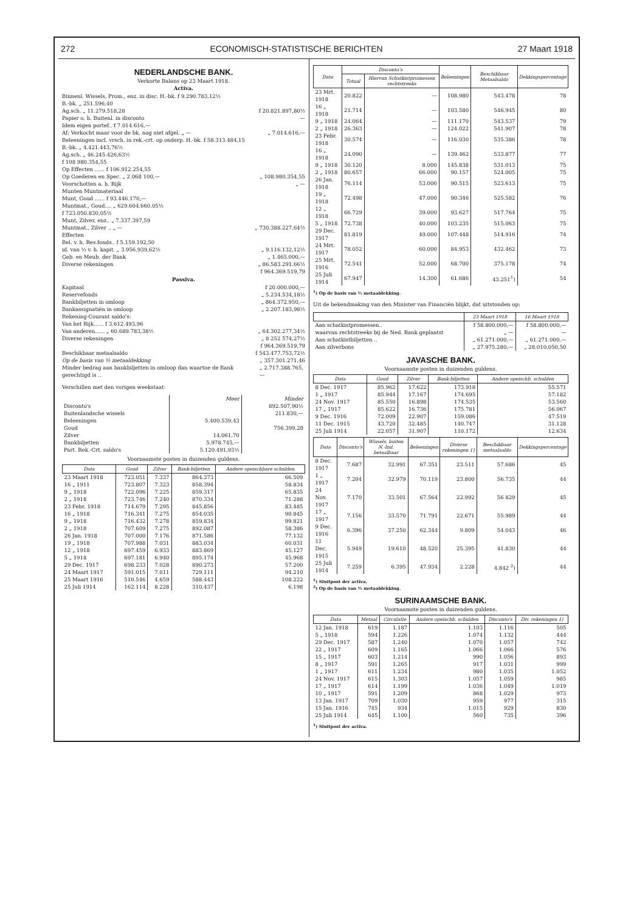272 ECONOMISCH-STATISTISCHE BERICHTEN 27 Maart 1918
NEDERLANDSCHE BANK.
Verkorte Balans op 23 Maart 1918.
Activa.
Binnenl. Wissels, Prom., enz. in disc. H.-bk. f 9.290.783,12½
B.-bk. „ 251.596,40
Ag.sch. „ 11.279.518,28 f 20.821.897,80½
Papier o. h. Buitenl. in disconto —
Idem eigen portef.. f 7.014.616,—
Af: Verkocht maar voor de bk. nog niet afgel. „ — „ 7.014.616,—
Beleeningen incl. vrsch. in rek.-crt. op onderp. H.-bk. f 58.313.484,15
B.-bk. „ 4.421.443,76½
Ag.sch. „ 46.245.426,63½
f 108 980.354,55
Op Effecten ...... f 106.912.254,55
Op Goederen en Spec. „ 2.068 100,— „ 108.980.354,55
Voorschotten a. h. Rijk „ —
Munten Muntmateriaal
Munt, Goud ...... f 93.446.170,—
Muntmat., Goud.... „ 629.604.660.05½
f 723.050.830,05½
Munt, Zilver, enz.. „ 7.337.397,59
Muntmat., Zilver .. „ — „ 730.388.227,64½
Effecten
Bel. v. h. Res.fonds.. f 5.159.192,50
id. van ⅓ v. h. kapit. „ 3.956.939,62½ „ 9.116.132,12½
Geb. en Meub. der Bank „ 1.465.000,—
Diverse rekeningen „ 86.583.291.66½
f 964.369.519,79
Passiva.
Kapitaal f 20.000.000,—
Reservefonds „ 5.234.534,18½
Bankbiljetten in omloop „ 864.372.950,—
Bankassignatiën in omloop „ 2.207.183,98½
Rekening-Courant saldo's:
Van het Rijk...... f 3.612.493,96
Van anderen...... „ 60.689.783,38½ „ 64.302.277,34½
Diverse rekeningen „ 8 252 574,27½
f 964.369.519,79
Beschikbaar metaalsaldo f 543.477.753,72½
Op de basis van ⅖ metaaldekking „ 357.301.271,46
Minder bedrag aan bankbiljetten in omloop dan waartoe de Bank gerechtigd is .. „ 2.717.388.765,—
Verschillen met den vorigen weekstaat:
| | Meer | Minder |
| Disconto's | | 892.507,90½ |
| Buitenlandsche wissels | | 211.830,— |
| Beleeningen | 5.400.539,43 | |
| Goud | | 756.399,28 |
| Zilver | 14.061,70 | |
| Bankbiljetten | 5.978.745,— | |
| Part. Rek.-Crt. saldo's | 5.120.491,93½ | |
Voornaamste posten in duizenden guldens.
| Data | Goud | Zilver | Bank-biljetten | Andere opeischbare schulden |
| --- | --- | --- | --- | --- |
| 23 Maart 1918 | 723.051 | 7.337 | 864.373 | 66.509 |
| 16 „ 1911 | 723.807 | 7.323 | 858.394 | 58.834 |
| 9 „ 1918 | 722.096 | 7.225 | 859.317 | 65.835 |
| 2 „ 1918 | 723.746 | 7.240 | 870.334 | 71.288 |
| 23 Febr. 1918 | 714.679 | 7.295 | 845.856 | 83.485 |
| 16 „ 1918 | 716.341 | 7.275 | 854.035 | 90.845 |
| 9 „ 1918 | 716.432 | 7.278 | 859.834 | 99.821 |
| 2 „ 1918 | 707.609 | 7.275 | 892.087 | 58.386 |
| 26 Jan. 1918 | 707.000 | 7.176 | 871.586 | 77.132 |
| 19 „ 1918 | 707.988 | 7.031 | 883.034 | 60.031 |
| 12 „ 1918 | 697.459 | 6.933 | 883.869 | 45.127 |
| 5 „ 1918 | 697.181 | 6.940 | 895.174 | 45.968 |
| 29 Dec. 1917 | 698.233 | 7.028 | 890.273 | 57.200 |
| 24 Maart 1917 | 591.015 | 7.011 | 729.111 | 94.210 |
| 25 Maart 1916 | 510.546 | 4.659 | 588.443 | 108.222 |
| 25 Juli 1914 | 162.114 | 8.228 | 310.437 | 6.198 |
| Data | Disconto's | | Beleeningen | Beschikbaar Metaalsaldo | Dekkingspercentage |
| --- | --- | --- | --- | --- | --- |
| | Totaal | Hiervan Schatkistpromessen rechtstreeks | | | |
| 23 Mrt. 1918 | 20.822 | — | 108.980 | 543.478 | 78 |
| 16 „ 1918 | 21.714 | — | 103.580 | 546.945 | 80 |
| 9 „ 1918 | 24.064 | — | 111.170 | 543.537 | 79 |
| 2 „ 1918 | 26.363 | — | 124.022 | 541.907 | 78 |
| 23 Febr. 1918 | 30.574 | — | 116.030 | 535.386 | 78 |
| 16 „ 1918 | 24.090 | — | 139.462 | 533.877 | 77 |
| 9 „ 1918 | 30.120 | 8.000 | 145.838 | 531.013 | 75 |
| 2 „ 1918 | 80.657 | 66.000 | 90.157 | 524.005 | 75 |
| 26 Jan. 1918 | 76.114 | 53.000 | 90.515 | 523.613 | 75 |
| 19 „ 1918 | 72.498 | 47.000 | 90.346 | 525.582 | 76 |
| 12 „ 1918 | 66.729 | 39.000 | 93.627 | 517.764 | 75 |
| 5 „ 1918 | 72.738 | 40.000 | 103.235 | 515.063 | 75 |
| 29 Dec. 1917 | 81.819 | 49.000 | 107.448 | 514.916 | 74 |
| 24 Mrt. 1917 | 78.052 | 60.000 | 84.953 | 432.462 | 73 |
| 25 Mrt. 1916 | 72.541 | 52.000 | 68.700 | 375.178 | 74 |
| 25 Juli 1914 | 67.947 | 14.300 | 61.686 | 43.251<sup>1</sup>) | 54 |
<sup>1</sup>) Op de basis van ⅖ metaaldekking.
Uit de bekendmaking van den Minister van Financiën blijkt, dat uitstonden op:
| | 23 Maart 1918 | 16 Maart 1918 |
| --- | --- | --- |
| Aan schatkistpromessen.. | f 58.800.000,— | f 58.800.000,— |
| waarvan rechtstreeks bij de Ned. Bank geplaatst | „ — | — |
| Aan schatkistbiljetten .. | „ 61.271.000,— | „ 61.271.000,— |
| Aan zilverbons | „ 27.975.280,— | „ 28.010.050,50 |
JAVASCHE BANK.
Voornaamste posten in duizenden guldens.
| Data | Goud | Zilver | Bank-biljetten | Andere opeischb. schulden |
| --- | --- | --- | --- | --- |
| 8 Dec. 1917 | 85.962 | 17.622 | 173.918 | 55.571 |
| 1 „ 1917 | 85.944 | 17.167 | 174.695 | 57.182 |
| 24 Nov. 1917 | 85.550 | 16.898 | 174.535 | 53.560 |
| 17 „ 1917 | 85.622 | 16.736 | 175.781 | 56.067 |
| 9 Dec. 1916 | 72.009 | 22.907 | 159.086 | 47.519 |
| 11 Dec. 1915 | 43.720 | 32.485 | 140.747 | 31.128 |
| 25 Juli 1914 | 22.057 | 31.907 | 110.172 | 12.634 |
| Data | Disconto's | Wissels, buiten N.-Ind. betaalbaar | Beleeningen | Diverse rekeningen 1) | Beschikbaar metaalsaldo | Dekkingspercentage |
| --- | --- | --- | --- | --- | --- | --- |
| 8 Dec. 1917 | 7.687 | 32.991 | 67.351 | 23.511 | 57.686 | 45 |
| 1 „ 1917 | 7.204 | 32.979 | 70.119 | 23.800 | 56.735 | 44 |
| 24 Nov. 1917 | 7.170 | 33.501 | 67.564 | 22.992 | 56 829 | 45 |
| 17 „ 1917 | 7.156 | 33.570 | 71.791 | 22.671 | 55.989 | 44 |
| 9 Dec. 1916 | 6.396 | 37.250 | 62.344 | 9.809 | 54.043 | 46 |
| 11 Dec. 1915 | 5.949 | 19.610 | 48.520 | 25.395 | 41.830 | 44 |
| 25 Juli 1914 | 7.259 | 6.395 | 47.934 | 2.228 | 4.842 <sup>2</sup>) | 44 |
<sup>1</sup>) Sluitpost der activa.
<sup>2</sup>) Op de basis van ⅖ metaaldekking.
SURINAAMSCHE BANK.
Voornaamste posten in duizenden guldens.
| Data | Metaal | Circulatie | Andere opeischb. schulden | Disconto's | Div. rekeningen 1) |
| --- | --- | --- | --- | --- | --- |
| 12 Jan. 1918 | 619 | 1.187 | 1.103 | 1.116 | 505 |
| 5 „ 1918 | 594 | 1.226 | 1.074 | 1.132 | 444 |
| 29 Dec. 1917 | 587 | 1.240 | 1.070 | 1.057 | 742 |
| 22 „ 1917 | 609 | 1.165 | 1.066 | 1.066 | 576 |
| 15 „ 1917 | 603 | 1.214 | 990 | 1.056 | 893 |
| 8 „ 1917 | 591 | 1.265 | 917 | 1.031 | 999 |
| 1 „ 1917 | 611 | 1.234 | 980 | 1.035 | 1.052 |
| 24 Nov. 1917 | 615 | 1.303 | 1.057 | 1.059 | 985 |
| 17 „ 1917 | 614 | 1.199 | 1.036 | 1.049 | 1.019 |
| 10 „ 1917 | 591 | 1.209 | 868 | 1.029 | 973 |
| 13 Jan. 1917 | 709 | 1.030 | 959 | 977 | 315 |
| 15 Jan. 1916 | 745 | 934 | 1.015 | 929 | 830 |
| 25 Juli 1914 | 645 | 1.100 | 560 | 735 | 396 |
<sup>1</sup>) Sluitpost der activa.